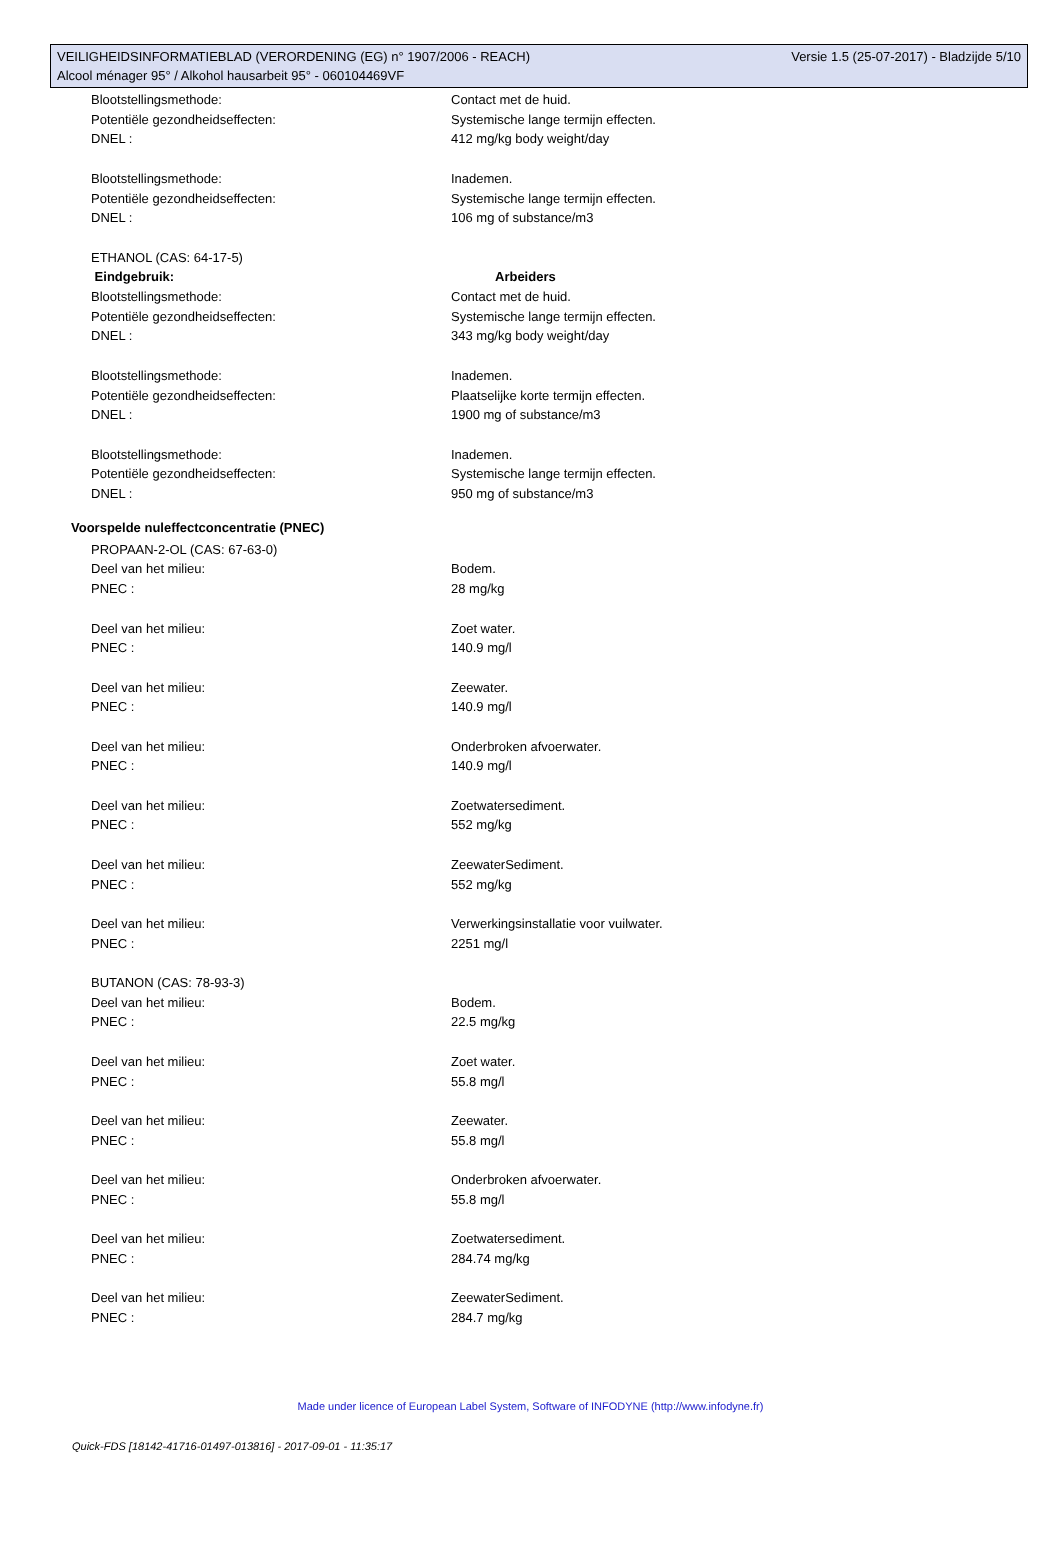Versie 1.5 (25-07-2017) - Bladzijde 5/10 VEILIGHEIDSINFORMATIEBLAD (VERORDENING (EG) n° 1907/2006 - REACH)
Alcool ménager 95° / Alkohol hausarbeit 95° - 060104469VF
Blootstellingsmethode: Contact met de huid.
Potentiële gezondheidseffecten: Systemische lange termijn effecten.
DNEL : 412 mg/kg body weight/day
Blootstellingsmethode: Inademen.
Potentiële gezondheidseffecten: Systemische lange termijn effecten.
DNEL : 106 mg of substance/m3
ETHANOL (CAS: 64-17-5)
Eindgebruik: Arbeiders
Blootstellingsmethode: Contact met de huid.
Potentiële gezondheidseffecten: Systemische lange termijn effecten.
DNEL : 343 mg/kg body weight/day
Blootstellingsmethode: Inademen.
Potentiële gezondheidseffecten: Plaatselijke korte termijn effecten.
DNEL : 1900 mg of substance/m3
Blootstellingsmethode: Inademen.
Potentiële gezondheidseffecten: Systemische lange termijn effecten.
DNEL : 950 mg of substance/m3
Voorspelde nuleffectconcentratie (PNEC)
PROPAAN-2-OL (CAS: 67-63-0)
Deel van het milieu: Bodem.
PNEC : 28 mg/kg
Deel van het milieu: Zoet water.
PNEC : 140.9 mg/l
Deel van het milieu: Zeewater.
PNEC : 140.9 mg/l
Deel van het milieu: Onderbroken afvoerwater.
PNEC : 140.9 mg/l
Deel van het milieu: Zoetwatersediment.
PNEC : 552 mg/kg
Deel van het milieu: ZeewaterSediment.
PNEC : 552 mg/kg
Deel van het milieu: Verwerkingsinstallatie voor vuilwater.
PNEC : 2251 mg/l
BUTANON (CAS: 78-93-3)
Deel van het milieu: Bodem.
PNEC : 22.5 mg/kg
Deel van het milieu: Zoet water.
PNEC : 55.8 mg/l
Deel van het milieu: Zeewater.
PNEC : 55.8 mg/l
Deel van het milieu: Onderbroken afvoerwater.
PNEC : 55.8 mg/l
Deel van het milieu: Zoetwatersediment.
PNEC : 284.74 mg/kg
Deel van het milieu: ZeewaterSediment.
PNEC : 284.7 mg/kg
Made under licence of European Label System, Software of INFODYNE (http://www.infodyne.fr)
Quick-FDS [18142-41716-01497-013816] - 2017-09-01 - 11:35:17